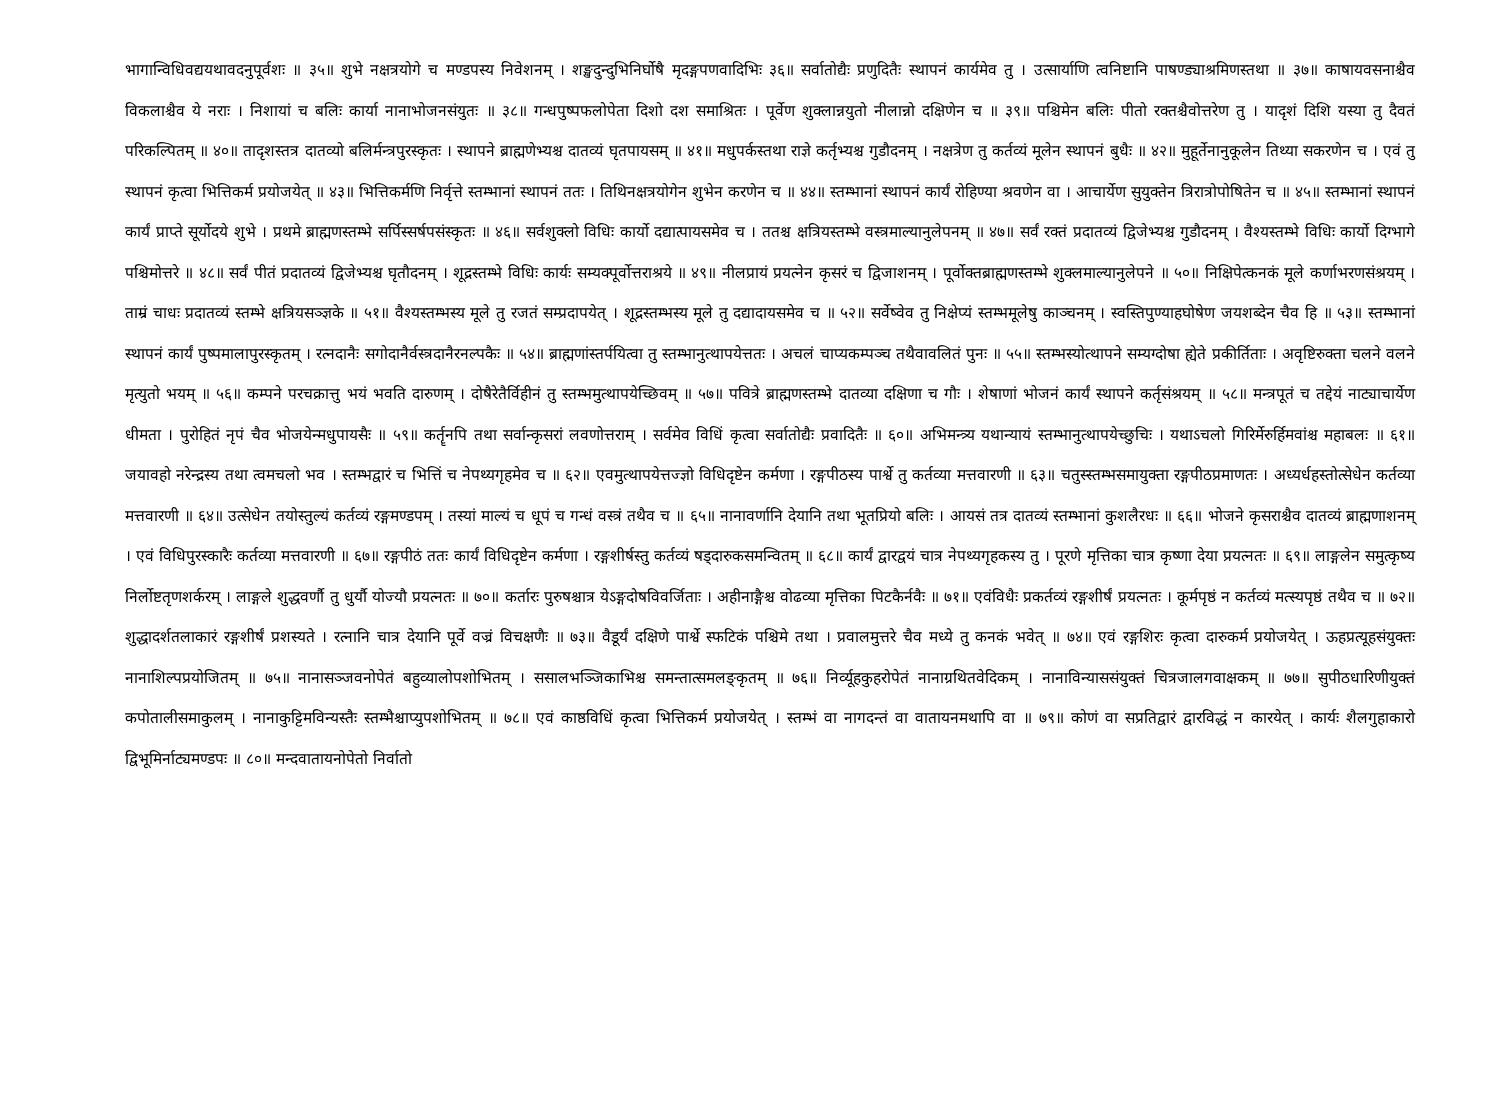भागान्विधिवद्ययथावदनुपूर्वशः ॥ ३५॥ शुभे नक्षत्रयोगे च मण्डपस्य निवेशनम् । शङ्खदुन्दुभिनिर्घोषै मृदङ्गपणवादिभिः ३६॥ सर्वातोद्यैः प्रणुदितैः स्थापनं कार्यमेव तु । उत्सार्याणि त्वनिष्टानि पाषण्ड्याश्रमिणस्तथा ॥ ३७॥ काषायवसनाश्चैव विकलाश्चैव ये नराः । निशायां च बलिः कार्या नानाभोजनसंयुतः ॥ ३८॥ गन्धपुष्पफलोपेता दिशो दश समाश्रितः । पूर्वेण शुक्लान्नयुतो नीलान्नो दक्षिणेन च ॥ ३९॥ पश्चिमेन बलिः पीतो रक्तश्चैवोत्तरेण तु । यादृशं दिशि यस्या तु दैवतं परिकल्पितम् ॥ ४०॥ तादृशस्तत्र दातव्यो बलिर्मन्त्रपुरस्कृतः । स्थापने ब्राह्मणेभ्यश्च दातव्यं घृतपायसम् ॥ ४१॥ मधुपर्कस्तथा राज्ञे कर्तृभ्यश्च गुडौदनम् । नक्षत्रेण तु कर्तव्यं मूलेन स्थापनं बुधैः ॥ ४२॥ मुहूर्तेनानुकूलेन तिथ्या सकरणेन च । एवं तु स्थापनं कृत्वा भित्तिकर्म प्रयोजयेत् ॥ ४३॥ भित्तिकर्मणि निर्वृत्ते स्तम्भानां स्थापनं ततः । तिथिनक्षत्रयोगेन शुभेन करणेन च ॥ ४४॥ स्तम्भानां स्थापनं कार्यं रोहिण्या श्रवणेन वा । आचार्येण सुयुक्तेन त्रिरात्रोपोषितेन च ॥ ४५॥ स्तम्भानां स्थापनं कार्यं प्राप्ते सूर्योदये शुभे । प्रथमे ब्राह्मणस्तम्भे सर्पिस्सर्षपसंस्कृतः ॥ ४६॥ सर्वशुक्लो विधिः कार्यो दद्यात्पायसमेव च । ततश्च क्षत्रियस्तम्भे वस्त्रमाल्यानुलेपनम् ॥ ४७॥ सर्वं रक्तं प्रदातव्यं द्विजेभ्यश्च गुडौदनम् । वैश्यस्तम्भे विधिः कार्यो दिग्भागे पश्चिमोत्तरे ॥ ४८॥ सर्वं पीतं प्रदातव्यं द्विजेभ्यश्च घृतौदनम् । शूद्रस्तम्भे विधिः कार्यः सम्यक्पूर्वोत्तराश्रये ॥ ४९॥ नीलप्रायं प्रयत्नेन कृसरं च द्विजाशनम् । पूर्वोक्तब्राह्मणस्तम्भे शुक्लमाल्यानुलेपने ॥ ५०॥ निक्षिपेत्कनकं मूले कर्णाभरणसंश्रयम् । ताम्रं चाधः प्रदातव्यं स्तम्भे क्षत्रियसञ्ज्ञके ॥ ५१॥ वैश्यस्तम्भस्य मूले तु रजतं सम्प्रदापयेत् । शूद्रस्तम्भस्य मूले तु दद्यादायसमेव च ॥ ५२॥ सर्वेष्वेव तु निक्षेप्यं स्तम्भमूलेषु काञ्चनम् । स्वस्तिपुण्याहघोषेण जयशब्देन चैव हि ॥ ५३॥ स्तम्भानां स्थापनं कार्यं पुष्पमालापुरस्कृतम् । रत्नदानैः सगोदानैर्वस्त्रदानैरनल्पकैः ॥ ५४॥ ब्राह्मणांस्तर्पयित्वा तु स्तम्भानुत्थापयेत्ततः । अचलं चाप्यकम्पञ्च तथैवावलितं पुनः ॥ ५५॥ स्तम्भस्योत्थापने सम्यग्दोषा ह्येते प्रकीर्तिताः । अवृष्टिरुक्ता चलने वलने मृत्युतो भयम् ॥ ५६॥ कम्पने परचक्रात्तु भयं भवति दारुणम् । दोषैरेतैर्विहीनं तु स्तम्भमुत्थापयेच्छिवम् ॥ ५७॥ पवित्रे ब्राह्मणस्तम्भे दातव्या दक्षिणा च गौः । शेषाणां भोजनं कार्यं स्थापने कर्तृसंश्रयम् ॥ ५८॥ मन्त्रपूतं च तद्देयं नाट्याचार्येण धीमता । पुरोहितं नृपं चैव भोजयेन्मधुपायसैः ॥ ५९॥ कर्तॄनपि तथा सर्वान्कृसरां लवणोत्तराम् । सर्वमेव विधिं कृत्वा सर्वातोद्यैः प्रवादितैः ॥ ६०॥ अभिमन्त्र्य यथान्यायं स्तम्भानुत्थापयेच्छुचिः । यथाऽचलो गिरिर्मेरुर्हिमवांश्च महाबलः ॥ ६१॥ जयावहो नरेन्द्रस्य तथा त्वमचलो भव । स्तम्भद्वारं च भित्तिं च नेपथ्यगृहमेव च ॥ ६२॥ एवमुत्थापयेत्तज्ज्ञो विधिदृष्टेन कर्मणा । रङ्गपीठस्य पार्श्वे तु कर्तव्या मत्तवारणी ॥ ६३॥ चतुस्स्तम्भसमायुक्ता रङ्गपीठप्रमाणतः । अध्यर्धहस्तोत्सेधेन कर्तव्या मत्तवारणी ॥ ६४॥ उत्सेधेन तयोस्तुल्यं कर्तव्यं रङ्गमण्डपम् । तस्यां माल्यं च धूपं च गन्धं वस्त्रं तथैव च ॥ ६५॥ नानावर्णानि देयानि तथा भूतप्रियो बलिः । आयसं तत्र दातव्यं स्तम्भानां कुशलैरधः ॥ ६६॥ भोजने कृसराश्चैव दातव्यं ब्राह्मणाशनम् । एवं विधिपुरस्कारैः कर्तव्या मत्तवारणी ॥ ६७॥ रङ्गपीठं ततः कार्यं विधिदृष्टेन कर्मणा । रङ्गशीर्षस्तु कर्तव्यं षड्दारुकसमन्वितम् ॥ ६८॥ कार्यं द्वारद्वयं चात्र नेपथ्यगृहकस्य तु । पूरणे मृत्तिका चात्र कृष्णा देया प्रयत्नतः ॥ ६९॥ लाङ्गलेन समुत्कृष्य निर्लोष्टतृणशर्करम् । लाङ्गले शुद्धवर्णौ तु धुर्यौ योज्यौ प्रयत्नतः ॥ ७०॥ कर्तारः पुरुषश्चात्र येऽङ्गदोषविवर्जिताः । अहीनाङ्गैश्च वोढव्या मृत्तिका पिटकैर्नवैः ॥ ७१॥ एवंविधैः प्रकर्तव्यं रङ्गशीर्षं प्रयत्नतः । कूर्मपृष्ठं न कर्तव्यं मत्स्यपृष्ठं तथैव च ॥ ७२॥ शुद्धादर्शतलाकारं रङ्गशीर्षं प्रशस्यते । रत्नानि चात्र देयानि पूर्वे वज्रं विचक्षणैः ॥ ७३॥ वैडूर्यं दक्षिणे पार्श्वे स्फटिकं पश्चिमे तथा । प्रवालमुत्तरे चैव मध्ये तु कनकं भवेत् ॥ ७४॥ एवं रङ्गशिरः कृत्वा दारुकर्म प्रयोजयेत् । ऊहप्रत्यूहसंयुक्तः नानाशिल्पप्रयोजितम् ॥ ७५॥ नानासञ्जवनोपेतं बहुव्यालोपशोभितम् । ससालभञ्जिकाभिश्च समन्तात्समलङ्कृतम् ॥ ७६॥ निर्व्यूहकुहरोपेतं नानाग्रथितवेदिकम् । नानाविन्याससंयुक्तं चित्रजालगवाक्षकम् ॥ ७७॥ सुपीठधारिणीयुक्तं कपोतालीसमाकुलम् । नानाकुट्टिमविन्यस्तैः स्तम्भैश्चाप्युपशोभितम् ॥ ७८॥ एवं काष्ठविधिं कृत्वा भित्तिकर्म प्रयोजयेत् । स्तम्भं वा नागदन्तं वा वातायनमथापि वा ॥ ७९॥ कोणं वा सप्रतिद्वारं द्वारविद्धं न कारयेत् । कार्यः शैलगुहाकारो द्विभूमिर्नाट्यमण्डपः ॥ ८०॥ मन्दवातायनोपेतो निर्वातो